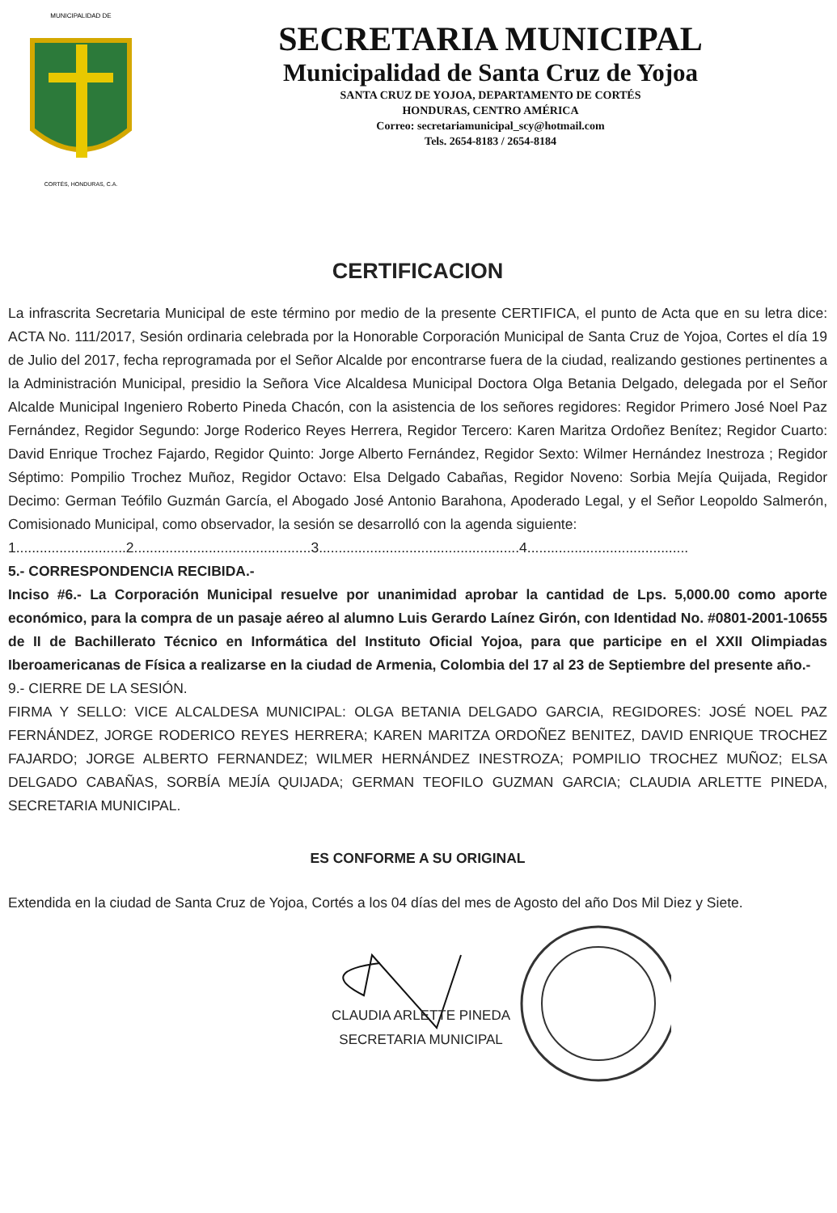MUNICIPALIDAD DE
CORTÉS, HONDURAS, C.A.
SECRETARIA MUNICIPAL
Municipalidad de Santa Cruz de Yojoa
SANTA CRUZ DE YOJOA, DEPARTAMENTO DE CORTÉS
HONDURAS, CENTRO AMÉRICA
Correo: secretariamunicipal_scy@hotmail.com
Tels. 2654-8183 / 2654-8184
CERTIFICACION
La infrascrita Secretaria Municipal de este término por medio de la presente CERTIFICA, el punto de Acta que en su letra dice: ACTA No. 111/2017, Sesión ordinaria celebrada por la Honorable Corporación Municipal de Santa Cruz de Yojoa, Cortes el día 19 de Julio del 2017, fecha reprogramada por el Señor Alcalde por encontrarse fuera de la ciudad, realizando gestiones pertinentes a la Administración Municipal, presidio la Señora Vice Alcaldesa Municipal Doctora Olga Betania Delgado, delegada por el Señor Alcalde Municipal Ingeniero Roberto Pineda Chacón, con la asistencia de los señores regidores: Regidor Primero José Noel Paz Fernández, Regidor Segundo: Jorge Roderico Reyes Herrera, Regidor Tercero: Karen Maritza Ordoñez Benítez; Regidor Cuarto: David Enrique Trochez Fajardo, Regidor Quinto: Jorge Alberto Fernández, Regidor Sexto: Wilmer Hernández Inestroza ; Regidor Séptimo: Pompilio Trochez Muñoz, Regidor Octavo: Elsa Delgado Cabañas, Regidor Noveno: Sorbia Mejía Quijada, Regidor Decimo: German Teófilo Guzmán García, el Abogado José Antonio Barahona, Apoderado Legal, y el Señor Leopoldo Salmerón, Comisionado Municipal, como observador, la sesión se desarrolló con la agenda siguiente:
1............................2.............................................3...................................................4.........................................
5.- CORRESPONDENCIA RECIBIDA.-
Inciso #6.- La Corporación Municipal resuelve por unanimidad aprobar la cantidad de Lps. 5,000.00 como aporte económico, para la compra de un pasaje aéreo al alumno Luis Gerardo Laínez Girón, con Identidad No. #0801-2001-10655 de II de Bachillerato Técnico en Informática del Instituto Oficial Yojoa, para que participe en el XXII Olimpiadas Iberoamericanas de Física a realizarse en la ciudad de Armenia, Colombia del 17 al 23 de Septiembre del presente año.-
9.- CIERRE DE LA SESIÓN.
FIRMA Y SELLO: VICE ALCALDESA MUNICIPAL: OLGA BETANIA DELGADO GARCIA, REGIDORES: JOSÉ NOEL PAZ FERNÁNDEZ, JORGE RODERICO REYES HERRERA; KAREN MARITZA ORDOÑEZ BENITEZ, DAVID ENRIQUE TROCHEZ FAJARDO; JORGE ALBERTO FERNANDEZ; WILMER HERNÁNDEZ INESTROZA; POMPILIO TROCHEZ MUÑOZ; ELSA DELGADO CABAÑAS, SORBÍA MEJÍA QUIJADA; GERMAN TEOFILO GUZMAN GARCIA; CLAUDIA ARLETTE PINEDA, SECRETARIA MUNICIPAL.
ES CONFORME A SU ORIGINAL
Extendida en la ciudad de Santa Cruz de Yojoa, Cortés a los 04 días del mes de Agosto del año Dos Mil Diez y Siete.
CLAUDIA ARLETTE PINEDA
SECRETARIA MUNICIPAL